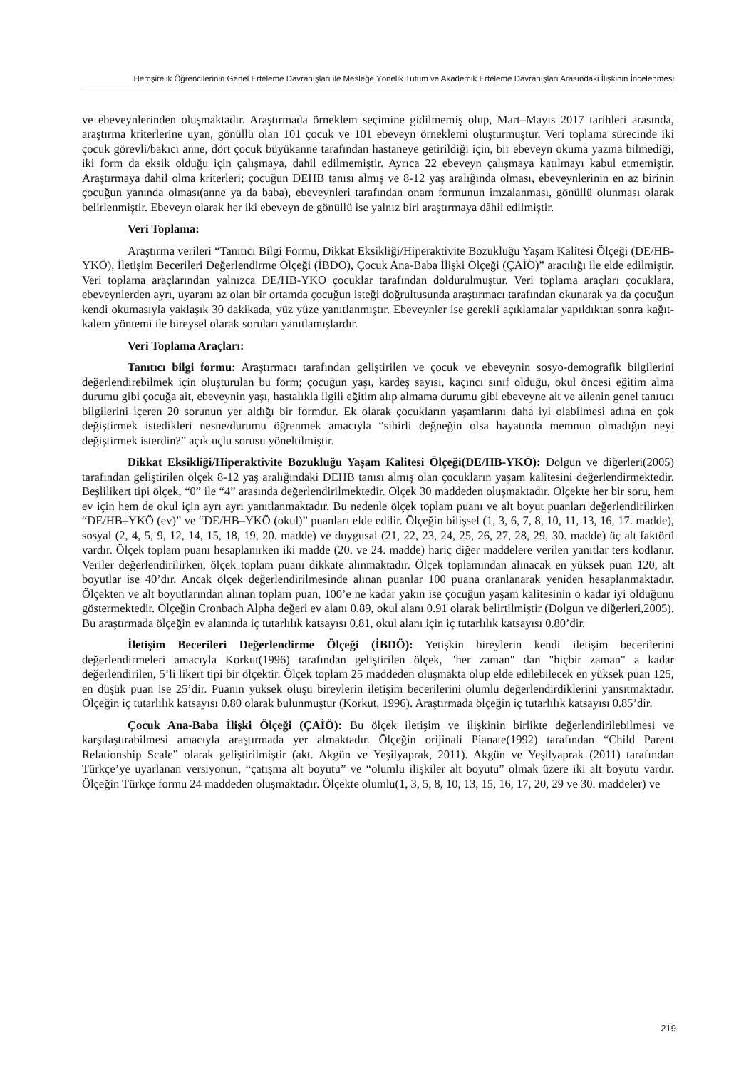Hemşirelik Öğrencilerinin Genel Erteleme Davranışları ile Mesleğe Yönelik Tutum ve Akademik Erteleme Davranışları Arasındaki İlişkinin İncelenmesi
ve ebeveynlerinden oluşmaktadır. Araştırmada örneklem seçimine gidilmemiş olup, Mart–Mayıs 2017 tarihleri arasında, araştırma kriterlerine uyan, gönüllü olan 101 çocuk ve 101 ebeveyn örneklemi oluşturmuştur. Veri toplama sürecinde iki çocuk görevli/bakıcı anne, dört çocuk büyükanne tarafından hastaneye getirildiği için, bir ebeveyn okuma yazma bilmediği, iki form da eksik olduğu için çalışmaya, dahil edilmemiştir. Ayrıca 22 ebeveyn çalışmaya katılmayı kabul etmemiştir. Araştırmaya dahil olma kriterleri; çocuğun DEHB tanısı almış ve 8-12 yaş aralığında olması, ebeveynlerinin en az birinin çocuğun yanında olması(anne ya da baba), ebeveynleri tarafından onam formunun imzalanması, gönüllü olunması olarak belirlenmiştir. Ebeveyn olarak her iki ebeveyn de gönüllü ise yalnız biri araştırmaya dâhil edilmiştir.
Veri Toplama:
Araştırma verileri “Tanıtıcı Bilgi Formu, Dikkat Eksikliği/Hiperaktivite Bozukluğu Yaşam Kalitesi Ölçeği (DE/HB-YKÖ), İletişim Becerileri Değerlendirme Ölçeği (İBDÖ), Çocuk Ana-Baba İlişki Ölçeği (ÇAİÖ)” aracılığı ile elde edilmiştir. Veri toplama araçlarından yalnızca DE/HB-YKÖ çocuklar tarafından doldurulmuştur. Veri toplama araçları çocuklara, ebeveynlerden ayrı, uyaranı az olan bir ortamda çocuğun isteği doğrultusunda araştırmacı tarafından okunarak ya da çocuğun kendi okumasıyla yaklaşık 30 dakikada, yüz yüze yanıtlanmıştır. Ebeveynler ise gerekli açıklamalar yapıldıktan sonra kağıt-kalem yöntemi ile bireysel olarak soruları yanıtlamışlardır.
Veri Toplama Araçları:
Tanıtıcı bilgi formu: Araştırmacı tarafından geliştirilen ve çocuk ve ebeveynin sosyo-demografik bilgilerini değerlendirebilmek için oluşturulan bu form; çocuğun yaşı, kardeş sayısı, kaçıncı sınıf olduğu, okul öncesi eğitim alma durumu gibi çocuğa ait, ebeveynin yaşı, hastalıkla ilgili eğitim alıp almama durumu gibi ebeveyne ait ve ailenin genel tanıtıcı bilgilerini içeren 20 sorunun yer aldığı bir formdur. Ek olarak çocukların yaşamlarını daha iyi olabilmesi adına en çok değiştirmek istedikleri nesne/durumu öğrenmek amacıyla “sihirli değneğin olsa hayatında memnun olmadığın neyi değiştirmek isterdin?” açık uçlu sorusu yöneltilmiştir.
Dikkat Eksikliği/Hiperaktivite Bozukluğu Yaşam Kalitesi Ölçeği(DE/HB-YKÖ): Dolgun ve diğerleri(2005) tarafından geliştirilen ölçek 8-12 yaş aralığındaki DEHB tanısı almış olan çocukların yaşam kalitesini değerlendirmektedir. Beşlilikert tipi ölçek, “0” ile “4” arasında değerlendirilmektedir. Ölçek 30 maddeden oluşmaktadır. Ölçekte her bir soru, hem ev için hem de okul için ayrı ayrı yanıtlanmaktadır. Bu nedenle ölçek toplam puanı ve alt boyut puanları değerlendirilirken “DE/HB–YKÖ (ev)” ve “DE/HB–YKÖ (okul)” puanları elde edilir. Ölçeğin bilişsel (1, 3, 6, 7, 8, 10, 11, 13, 16, 17. madde), sosyal (2, 4, 5, 9, 12, 14, 15, 18, 19, 20. madde) ve duygusal (21, 22, 23, 24, 25, 26, 27, 28, 29, 30. madde) üç alt faktörü vardır. Ölçek toplam puanı hesaplanırken iki madde (20. ve 24. madde) hariç diğer maddelere verilen yanıtlar ters kodlanır. Veriler değerlendirilirken, ölçek toplam puanı dikkate alınmaktadır. Ölçek toplamından alınacak en yüksek puan 120, alt boyutlar ise 40’dır. Ancak ölçek değerlendirilmesinde alınan puanlar 100 puana oranlanarak yeniden hesaplanmaktadır. Ölçekten ve alt boyutlarından alınan toplam puan, 100’e ne kadar yakın ise çocuğun yaşam kalitesinin o kadar iyi olduğunu göstermektedir. Ölçeğin Cronbach Alpha değeri ev alanı 0.89, okul alanı 0.91 olarak belirtilmiştir (Dolgun ve diğerleri,2005). Bu araştırmada ölçeğin ev alanında iç tutarlılık katsayısı 0.81, okul alanı için iç tutarlılık katsayısı 0.80’dir.
İletişim Becerileri Değerlendirme Ölçeği (İBDÖ): Yetişkin bireylerin kendi iletişim becerilerini değerlendirmeleri amacıyla Korkut(1996) tarafından geliştirilen ölçek, "her zaman" dan "hiçbir zaman" a kadar değerlendirilen, 5’li likert tipi bir ölçektir. Ölçek toplam 25 maddeden oluşmakta olup elde edilebilecek en yüksek puan 125, en düşük puan ise 25’dir. Puanın yüksek oluşu bireylerin iletişim becerilerini olumlu değerlendirdiklerini yansıtmaktadır. Ölçeğin iç tutarlılık katsayısı 0.80 olarak bulunmuştur (Korkut, 1996). Araştırmada ölçeğin iç tutarlılık katsayısı 0.85’dir.
Çocuk Ana-Baba İlişki Ölçeği (ÇAİÖ): Bu ölçek iletişim ve ilişkinin birlikte değerlendirilebilmesi ve karşılaştırabilmesi amacıyla araştırmada yer almaktadır. Ölçeğin orijinali Pianate(1992) tarafından “Child Parent Relationship Scale” olarak geliştirilmiştir (akt. Akgün ve Yeşilyaprak, 2011). Akgün ve Yeşilyaprak (2011) tarafından Türkçe’ye uyarlanan versiyonun, “çatışma alt boyutu” ve “olumlu ilişkiler alt boyutu” olmak üzere iki alt boyutu vardır. Ölçeğin Türkçe formu 24 maddeden oluşmaktadır. Ölçekte olumlu(1, 3, 5, 8, 10, 13, 15, 16, 17, 20, 29 ve 30. maddeler) ve
219